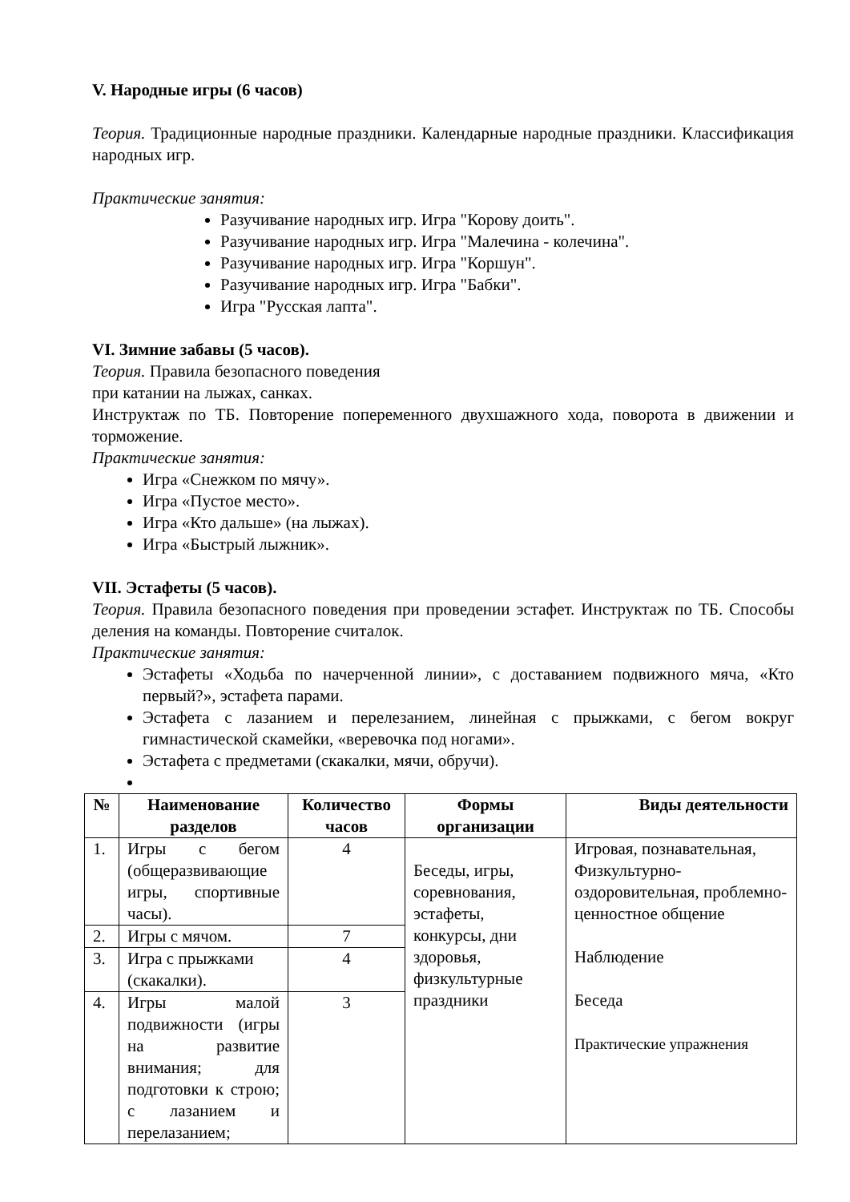V. Народные игры (6 часов)
Теория. Традиционные народные праздники. Календарные народные праздники. Классификация народных игр.
Практические занятия:
Разучивание народных игр. Игра "Корову доить".
Разучивание народных игр. Игра "Малечина - колечина".
Разучивание народных игр. Игра "Коршун".
Разучивание народных игр. Игра "Бабки".
Игра "Русская лапта".
VI. Зимние забавы (5 часов).
Теория. Правила безопасного поведения
при катании на лыжах, санках.
Инструктаж по ТБ. Повторение попеременного двухшажного хода, поворота в движении и торможение.
Практические занятия:
Игра «Снежком по мячу».
Игра «Пустое место».
Игра «Кто дальше» (на лыжах).
Игра «Быстрый лыжник».
VII. Эстафеты (5 часов).
Теория. Правила безопасного поведения при проведении эстафет. Инструктаж по ТБ. Способы деления на команды. Повторение считалок.
Практические занятия:
Эстафеты «Ходьба по начерченной линии», с доставанием подвижного мяча, «Кто первый?», эстафета парами.
Эстафета с лазанием и перелезанием, линейная с прыжками, с бегом вокруг гимнастической скамейки, «веревочка под ногами».
Эстафета с предметами (скакалки, мячи, обручи).
| № | Наименование разделов | Количество часов | Формы организации | Виды деятельности |
| --- | --- | --- | --- | --- |
| 1. | Игры с бегом (общеразвивающие игры, спортивные часы). | 4 | Беседы, игры, соревнования, эстафеты, конкурсы, дни здоровья, физкультурные праздники | Игровая, познавательная, Физкультурно-оздоровительная, проблемно-ценностное общение Наблюдение Беседа Практические упражнения |
| 2. | Игры с мячом. | 7 | | |
| 3. | Игра с прыжками (скакалки). | 4 | | |
| 4. | Игры малой подвижности (игры на развитие внимания; для подготовки к строю; с лазанием и перелазанием; | 3 | | |